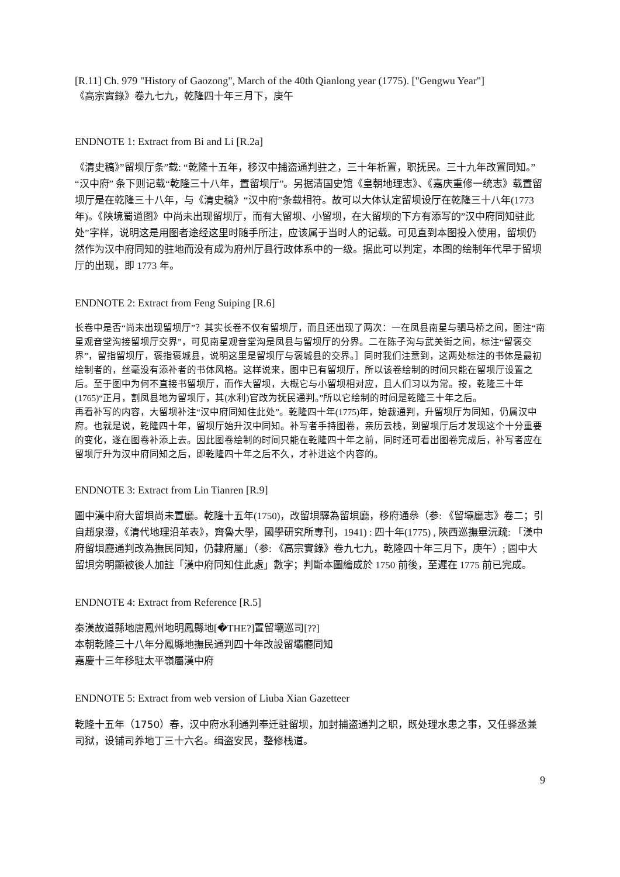[R.11] Ch. 979 "History of Gaozong", March of the 40th Qianlong year (1775). ["Gengwu Year"]
《高宗實錄》卷九七九，乾隆四十年三月下，庚午
ENDNOTE 1: Extract from Bi and Li [R.2a]
《清史稿》”留坝厅条”载: “乾隆十五年，移汉中捕盗通判驻之，三十年析置，职抚民。三十九年改置同知。” “汉中府” 条下则记载“乾隆三十八年，置留坝厅”。另据清国史馆《皇朝地理志》、《嘉庆重修一统志》载置留坝厅是在乾隆三十八年，与《清史稿》“汉中府”条载相符。故可以大体认定留坝设厅在乾隆三十八年(1773 年)。《陕境蜀道图》中尚未出现留坝厅，而有大留坝、小留坝，在大留坝的下方有添写的”汉中府同知驻此处”字样，说明这是用图者途经这里时随手所注，应该属于当时人的记载。可见直到本图投入使用，留坝仍然作为汉中府同知的驻地而没有成为府州厅县行政体系中的一级。据此可以判定，本图的绘制年代早于留坝厅的出现，即 1773 年。
ENDNOTE 2: Extract from Feng Suiping [R.6]
长卷中是否“尚未出现留坝厅”？其实长卷不仅有留坝厅，而且还出现了两次：一在凤县南星与驷马桥之间，图注“南星观音堂沟接留坝厅交界”，可见南星观音堂沟是凤县与留坝厅的分界。二在陈子沟与武关街之间，标注“留褒交界”，留指留坝厅，褒指褒城县，说明这里是留坝厅与褒城县的交界。］同时我们注意到，这两处标注的书体是最初绘制者的，丝毫没有添补者的书体风格。这样说来，图中已有留坝厅，所以该卷绘制的时间只能在留坝厅设置之后。至于图中为何不直接书留坝厅，而作大留坝，大概它与小留坝相对应，且人们习以为常。按，乾隆三十年(1765)“正月，割凤县地为留坝厅，其(水利)官改为抚民通判。”所以它绘制的时间是乾隆三十年之后。
再看补写的内容，大留坝补注“汉中府同知住此处”。乾隆四十年(1775)年，始裁通判，升留坝厅为同知，仍属汉中府。也就是说，乾隆四十年，留坝厅始升汉中同知。补写者手持图卷，亲历云栈，到留坝厅后才发现这个十分重要的变化，遂在图卷补添上去。因此图卷绘制的时间只能在乾隆四十年之前，同时还可看出图卷完成后，补写者应在留坝厅升为汉中府同知之后，即乾隆四十年之后不久，才补进这个内容的。
ENDNOTE 3: Extract from Lin Tianren [R.9]
圖中漢中府大留垻尚未置廳。乾隆十五年(1750)，改留垻驛為留垻廳，移府通㕘（参: 《留壩廳志》卷二；引自趙泉澄，《清代地理沿革表》，齊魯大學，國學研究所專刊，1941) : 四十年(1775) , 陝西巡撫畢沅疏: 「漢中府留垻廳通判改為撫民同知，仍隸府屬」（参: 《高宗實錄》卷九七九，乾隆四十年三月下，庚午）; 圖中大留垻旁明顯被後人加註「漢中府同知住此處」數字；判斷本圖繪成於 1750 前後，至遲在 1775 前已完成。
ENDNOTE 4: Extract from Reference [R.5]
秦漢故道縣地唐鳳州地明鳳縣地[�THE?]置留壩巡司[??]
本朝乾隆三十八年分鳳縣地撫民通判四十年改設留壩廳同知
嘉慶十三年移駐太平嶺屬漢中府
ENDNOTE 5: Extract from web version of Liuba Xian Gazetteer
乾隆十五年（1750）春，汉中府水利通判奉迁驻留坝，加封捕盗通判之职，既处理水患之事，又任驿丞兼司狱，设铺司养地丁三十六名。缉盗安民，整修栈道。
9